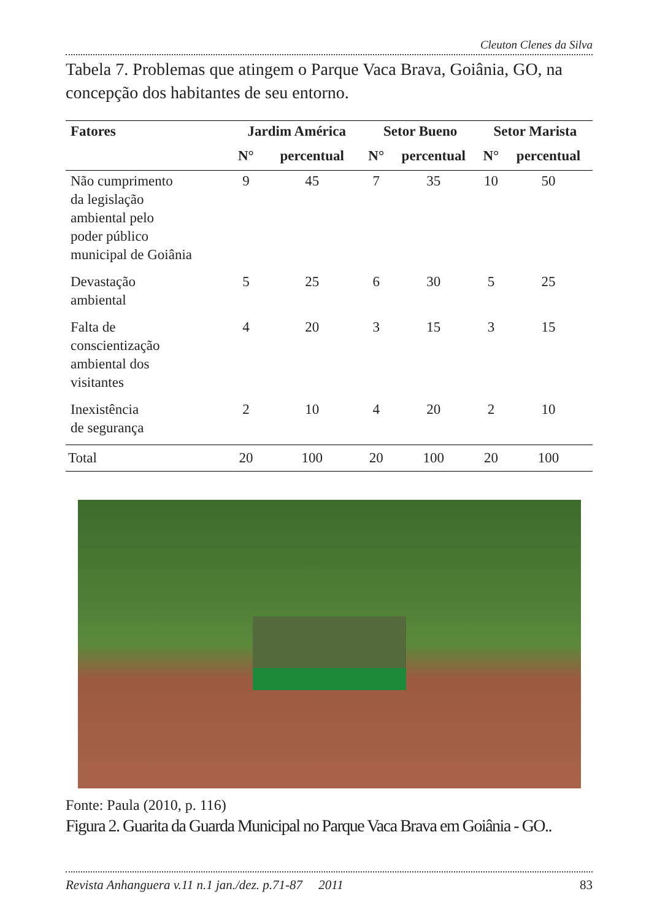Cleuton Clenes da Silva
Tabela 7. Problemas que atingem o Parque Vaca Brava, Goiânia, GO, na concepção dos habitantes de seu entorno.
| Fatores | Jardim América | | Setor Bueno | | Setor Marista | |
| --- | --- | --- | --- | --- | --- | --- |
| | N° | percentual | N° | percentual | N° | percentual |
| Não cumprimento da legislação ambiental pelo poder público municipal de Goiânia | 9 | 45 | 7 | 35 | 10 | 50 |
| Devastação ambiental | 5 | 25 | 6 | 30 | 5 | 25 |
| Falta de conscientização ambiental dos visitantes | 4 | 20 | 3 | 15 | 3 | 15 |
| Inexistência de segurança | 2 | 10 | 4 | 20 | 2 | 10 |
| Total | 20 | 100 | 20 | 100 | 20 | 100 |
Fonte: Paula (2010, p. 116)
Figura 2. Guarita da Guarda Municipal no Parque Vaca Brava em Goiânia - GO..
Revista Anhanguera v.11 n.1 jan./dez. p.71-87 2011 83